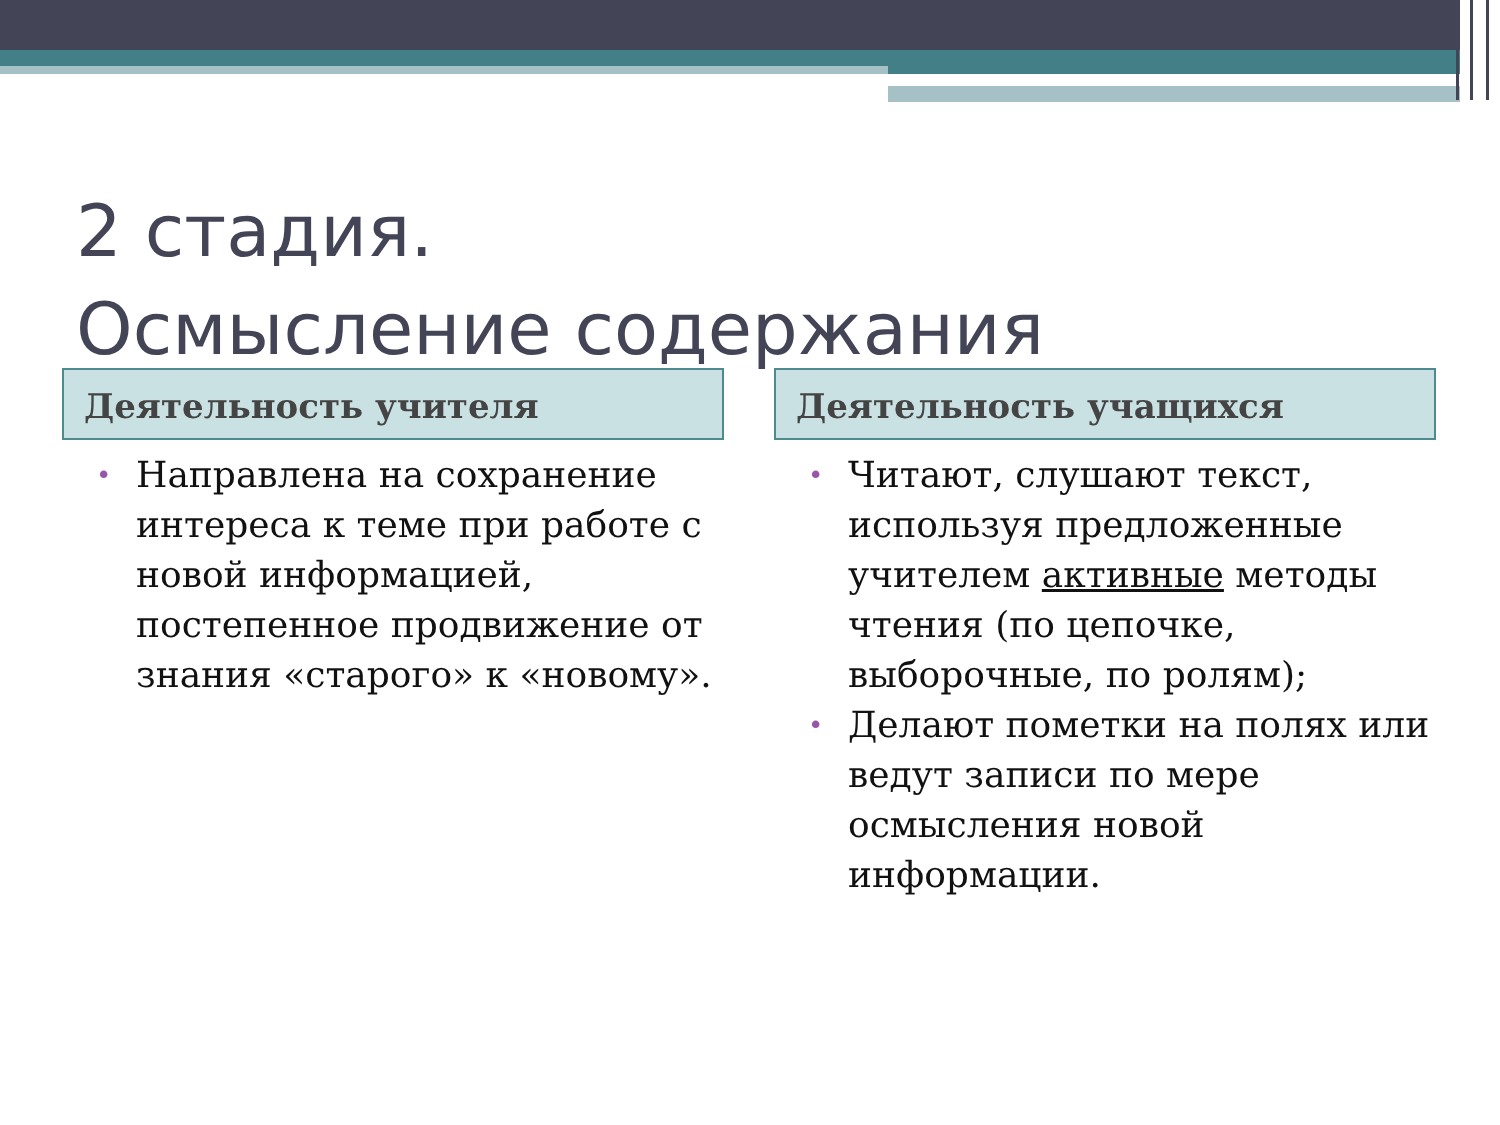2 стадия.
Осмысление содержания
Деятельность учителя
• Направлена на сохранение интереса к теме при работе с новой информацией, постепенное продвижение от знания «старого» к «новому».
Деятельность учащихся
• Читают, слушают текст, используя предложенные учителем активные методы чтения (по цепочке, выборочные, по ролям);
• Делают пометки на полях или ведут записи по мере осмысления новой информации.